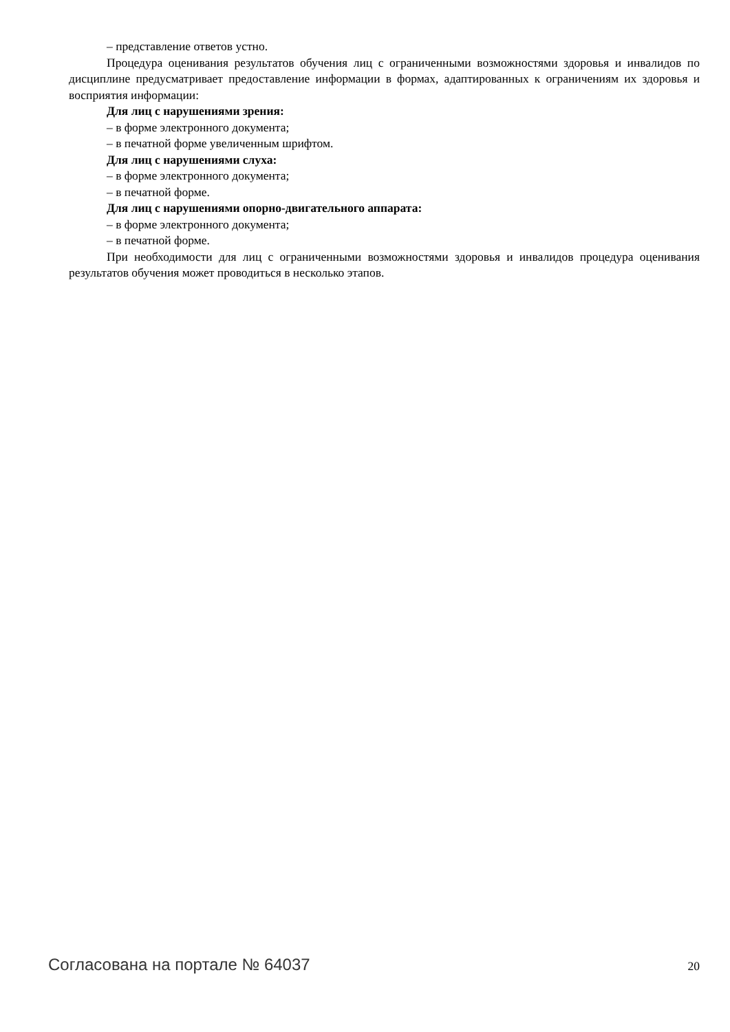– представление ответов устно.
Процедура оценивания результатов обучения лиц с ограниченными возможностями здоровья и инвалидов по дисциплине предусматривает предоставление информации в формах, адаптированных к ограничениям их здоровья и восприятия информации:
Для лиц с нарушениями зрения:
– в форме электронного документа;
– в печатной форме увеличенным шрифтом.
Для лиц с нарушениями слуха:
– в форме электронного документа;
– в печатной форме.
Для лиц с нарушениями опорно-двигательного аппарата:
– в форме электронного документа;
– в печатной форме.
При необходимости для лиц с ограниченными возможностями здоровья и инвалидов процедура оценивания результатов обучения может проводиться в несколько этапов.
Согласована на портале № 64037 20